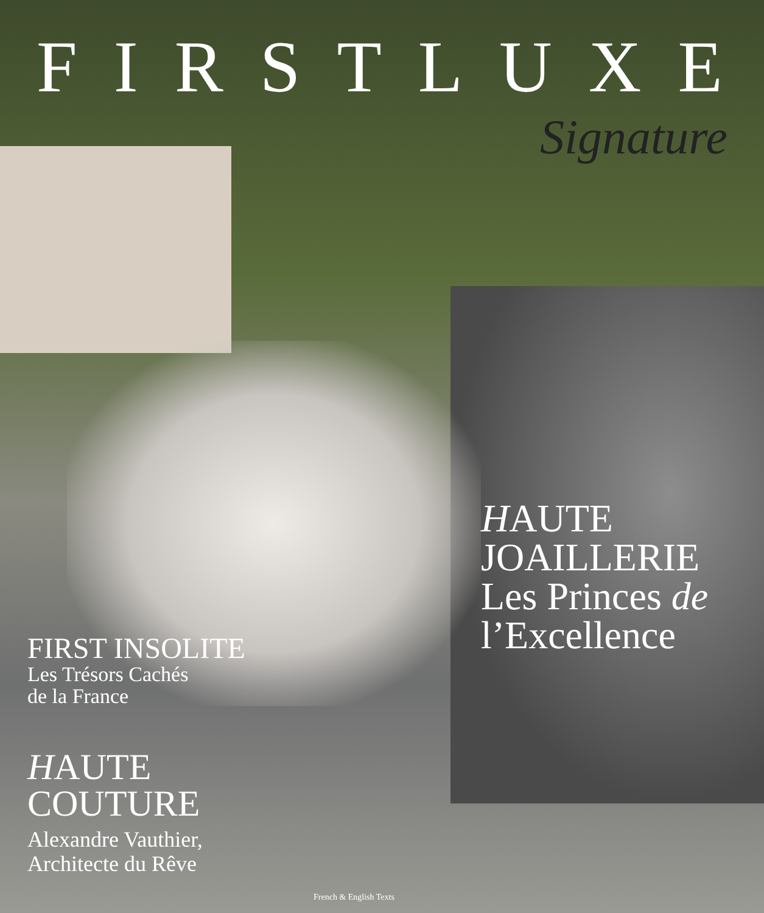FIRSTLUXE
Signature
HAUTE
JOAILLERIE
Les Princes de
l’Excellence
FIRST INSOLITE
Les Trésors Cachés
de la France
HAUTE
COUTURE
Alexandre Vauthier,
Architecte du Rêve
French & English Texts